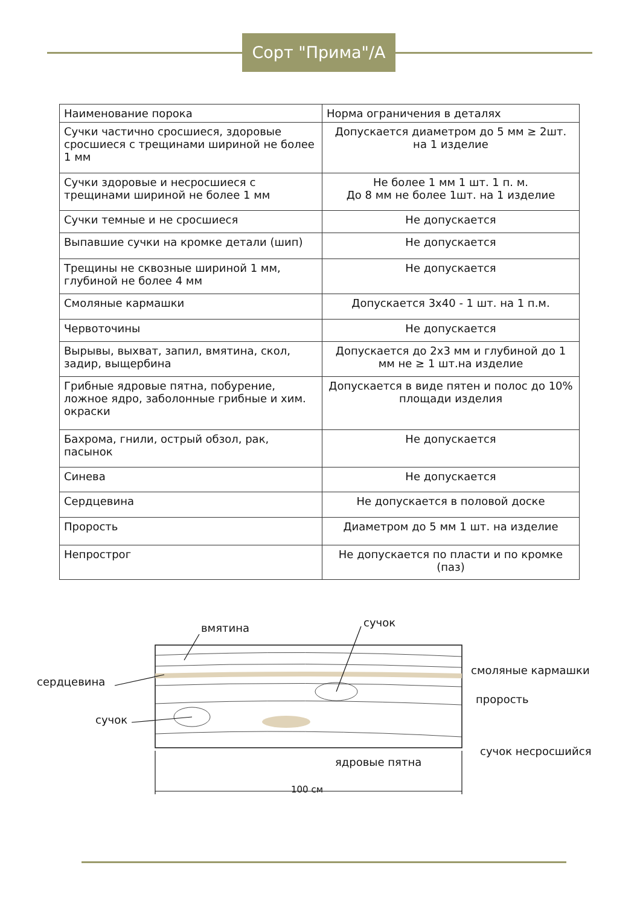Сорт "Прима"/А
| Наименование порока | Норма ограничения в деталях |
| --- | --- |
| Сучки частично сросшиеся, здоровые сросшиеся с трещинами шириной не более 1 мм | Допускается диаметром до 5 мм ≥ 2шт. на 1 изделие |
| Сучки здоровые и несросшиеся с трещинами шириной не более 1 мм | Не более 1 мм 1 шт. 1 п. м. До 8 мм не более 1шт. на 1 изделие |
| Сучки темные и не сросшиеся | Не допускается |
| Выпавшие сучки на кромке детали (шип) | Не допускается |
| Трещины не сквозные шириной 1 мм, глубиной не более 4 мм | Не допускается |
| Смоляные кармашки | Допускается 3х40 - 1 шт. на 1 п.м. |
| Червоточины | Не допускается |
| Вырывы, выхват, запил, вмятина, скол, задир, выщербина | Допускается до 2х3 мм и глубиной до 1 мм не ≥ 1 шт.на изделие |
| Грибные ядровые пятна, побурение, ложное ядро, заболонные грибные и хим. окраски | Допускается в виде пятен и полос до 10% площади изделия |
| Бахрома, гнили, острый обзол, рак, пасынок | Не допускается |
| Синева | Не допускается |
| Сердцевина | Не допускается в половой доске |
| Прорость | Диаметром до 5 мм 1 шт. на изделие |
| Непрострог | Не допускается по пласти и по кромке (паз) |
вмятина сучок
сердцевина
смоляные кармашки
прорость
сучок
сучок несросшийся
ядровые пятна
100 см